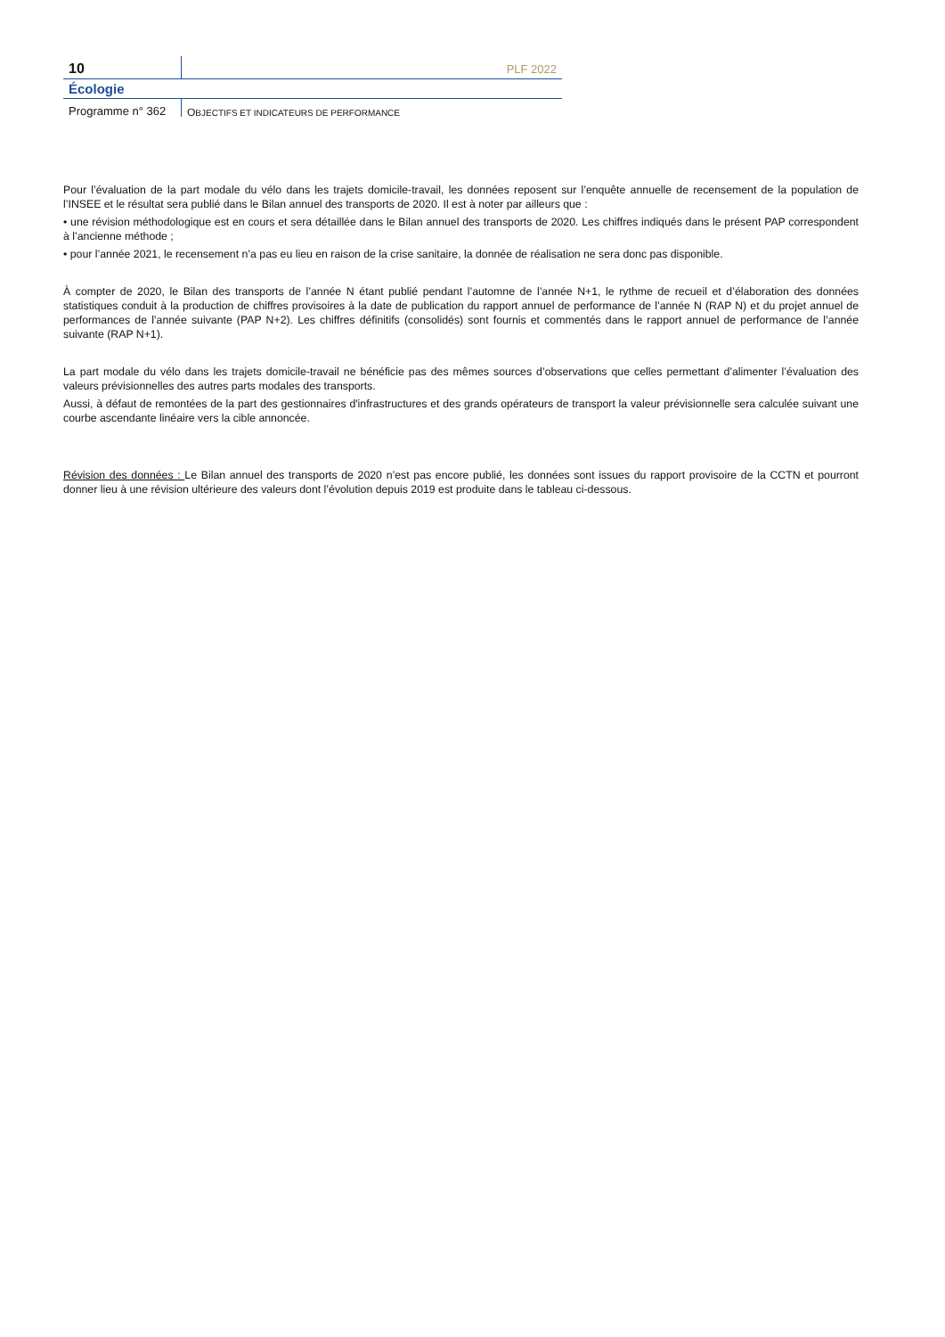10
PLF 2022
Écologie
Programme n° 362
OBJECTIFS ET INDICATEURS DE PERFORMANCE
Pour l’évaluation de la part modale du vélo dans les trajets domicile-travail, les données reposent sur l’enquête annuelle de recensement de la population de l’INSEE et le résultat sera publié dans le Bilan annuel des transports de 2020. Il est à noter par ailleurs que :
• une révision méthodologique est en cours et sera détaillée dans le Bilan annuel des transports de 2020. Les chiffres indiqués dans le présent PAP correspondent à l’ancienne méthode ;
• pour l’année 2021, le recensement n’a pas eu lieu en raison de la crise sanitaire, la donnée de réalisation ne sera donc pas disponible.
À compter de 2020, le Bilan des transports de l’année N étant publié pendant l’automne de l’année N+1, le rythme de recueil et d’élaboration des données statistiques conduit à la production de chiffres provisoires à la date de publication du rapport annuel de performance de l’année N (RAP N) et du projet annuel de performances de l’année suivante (PAP N+2). Les chiffres définitifs (consolidés) sont fournis et commentés dans le rapport annuel de performance de l’année suivante (RAP N+1).
La part modale du vélo dans les trajets domicile-travail ne bénéficie pas des mêmes sources d’observations que celles permettant d’alimenter l’évaluation des valeurs prévisionnelles des autres parts modales des transports.
Aussi, à défaut de remontées de la part des gestionnaires d'infrastructures et des grands opérateurs de transport la valeur prévisionnelle sera calculée suivant une courbe ascendante linéaire vers la cible annoncée.
Révision des données : Le Bilan annuel des transports de 2020 n’est pas encore publié, les données sont issues du rapport provisoire de la CCTN et pourront donner lieu à une révision ultérieure des valeurs dont l’évolution depuis 2019 est produite dans le tableau ci-dessous.